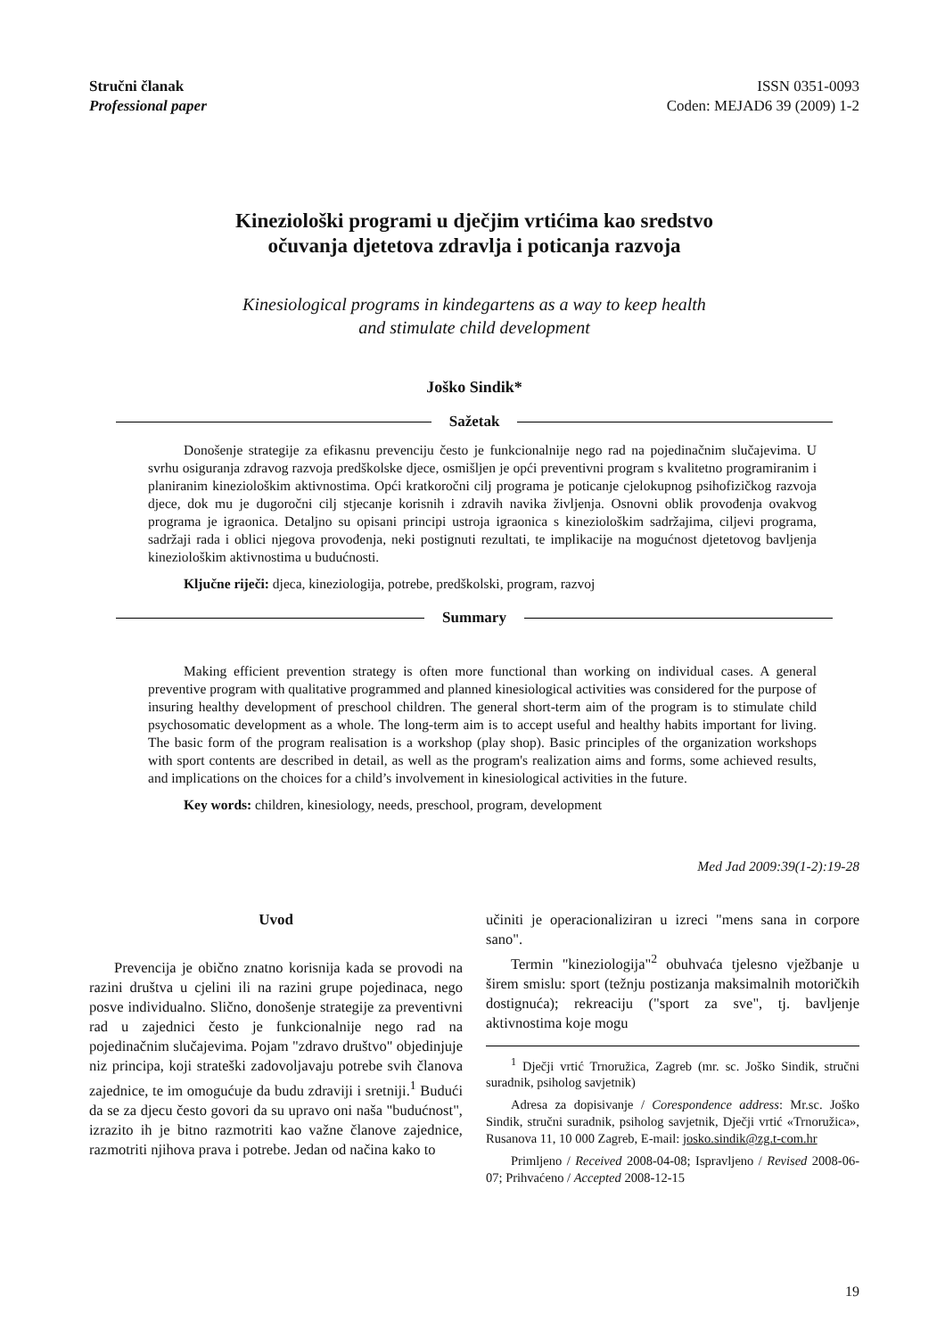Stručni članak
Professional paper
ISSN 0351-0093
Coden: MEJAD6 39 (2009) 1-2
Kineziološki programi u dječjim vrtićima kao sredstvo
očuvanja djetetova zdravlja i poticanja razvoja
Kinesiological programs in kindegartens as a way to keep health
and stimulate child development
Joško Sindik*
Sažetak
Donošenje strategije za efikasnu prevenciju često je funkcionalnije nego rad na pojedinačnim slučajevima. U svrhu osiguranja zdravog razvoja predškolske djece, osmišljen je opći preventivni program s kvalitetno programiranim i planiranim kineziološkim aktivnostima. Opći kratkoročni cilj programa je poticanje cjelokupnog psihofizičkog razvoja djece, dok mu je dugoročni cilj stjecanje korisnih i zdravih navika življenja. Osnovni oblik provođenja ovakvog programa je igraonica. Detaljno su opisani principi ustroja igraonica s kineziološkim sadržajima, ciljevi programa, sadržaji rada i oblici njegova provođenja, neki postignuti rezultati, te implikacije na mogućnost djetetovog bavljenja kineziološkim aktivnostima u budućnosti.
Ključne riječi: djeca, kineziologija, potrebe, predškolski, program, razvoj
Summary
Making efficient prevention strategy is often more functional than working on individual cases. A general preventive program with qualitative programmed and planned kinesiological activities was considered for the purpose of insuring healthy development of preschool children. The general short-term aim of the program is to stimulate child psychosomatic development as a whole. The long-term aim is to accept useful and healthy habits important for living. The basic form of the program realisation is a workshop (play shop). Basic principles of the organization workshops with sport contents are described in detail, as well as the program's realization aims and forms, some achieved results, and implications on the choices for a child’s involvement in kinesiological activities in the future.
Key words: children, kinesiology, needs, preschool, program, development
Med Jad 2009:39(1-2):19-28
Uvod
Prevencija je obično znatno korisnija kada se provodi na razini društva u cjelini ili na razini grupe pojedinaca, nego posve individualno. Slično, donošenje strategije za preventivni rad u zajednici često je funkcionalnije nego rad na pojedinačnim slučajevima. Pojam "zdravo društvo" objedinjuje niz principa, koji strateški zadovoljavaju potrebe svih članova zajednice, te im omogućuje da budu zdraviji i sretniji.<sup>1</sup> Budući da se za djecu često govori da su upravo oni naša "budućnost", izrazito ih je bitno razmotriti kao važne članove zajednice, razmotriti njihova prava i potrebe. Jedan od načina kako to
učiniti je operacionaliziran u izreci "mens sana in corpore sano".
Termin "kineziologija"<sup>2</sup> obuhvaća tjelesno vježbanje u širem smislu: sport (težnju postizanja maksimalnih motoričkih dostignuća); rekreaciju ("sport za sve", tj. bavljenje aktivnostima koje mogu
<sup>1</sup> Dječji vrtić Trnoružica, Zagreb (mr. sc. Joško Sindik, stručni suradnik, psiholog savjetnik)
Adresa za dopisivanje / Corespondence address: Mr.sc. Joško Sindik, stručni suradnik, psiholog savjetnik, Dječji vrtić «Trnoružica», Rusanova 11, 10 000 Zagreb, E-mail: josko.sindik@zg.t-com.hr
Primljeno / Received 2008-04-08; Ispravljeno / Revised 2008-06-07; Prihvaćeno / Accepted 2008-12-15
19